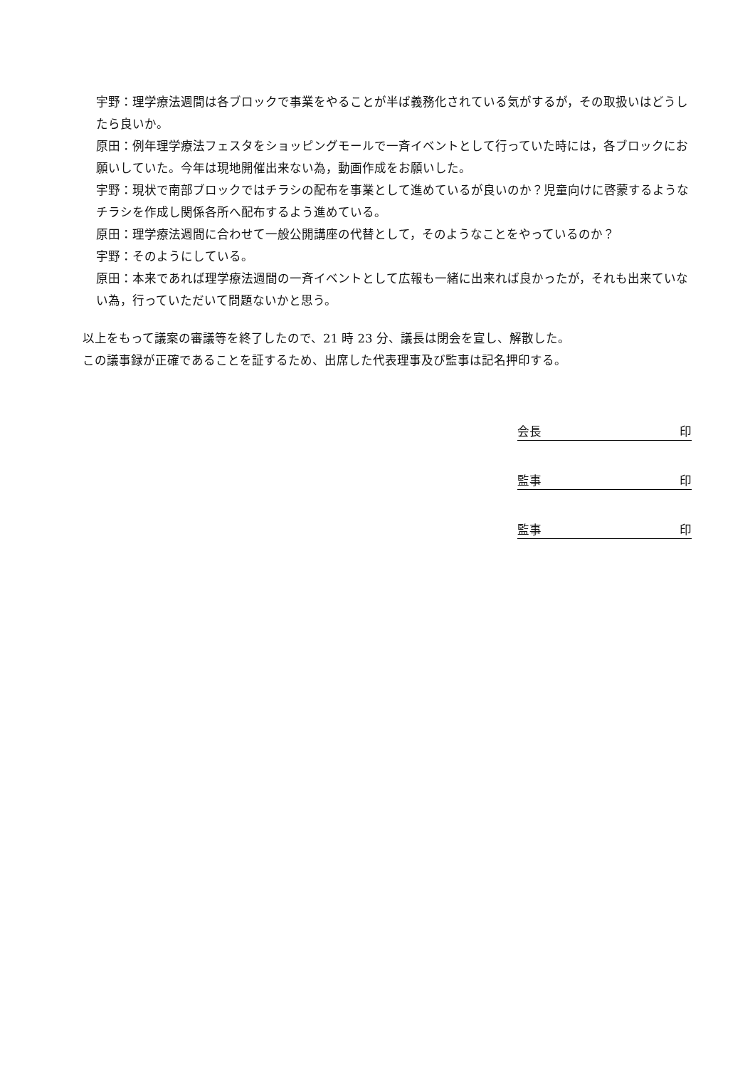宇野：理学療法週間は各ブロックで事業をやることが半ば義務化されている気がするが，その取扱いはどうしたら良いか。
原田：例年理学療法フェスタをショッピングモールで一斉イベントとして行っていた時には，各ブロックにお願いしていた。今年は現地開催出来ない為，動画作成をお願いした。
宇野：現状で南部ブロックではチラシの配布を事業として進めているが良いのか？児童向けに啓蒙するようなチラシを作成し関係各所へ配布するよう進めている。
原田：理学療法週間に合わせて一般公開講座の代替として，そのようなことをやっているのか？
宇野：そのようにしている。
原田：本来であれば理学療法週間の一斉イベントとして広報も一緒に出来れば良かったが，それも出来ていない為，行っていただいて問題ないかと思う。
以上をもって議案の審議等を終了したので、21 時 23 分、議長は閉会を宣し、解散した。
この議事録が正確であることを証するため、出席した代表理事及び監事は記名押印する。
会長 印
監事 印
監事 印